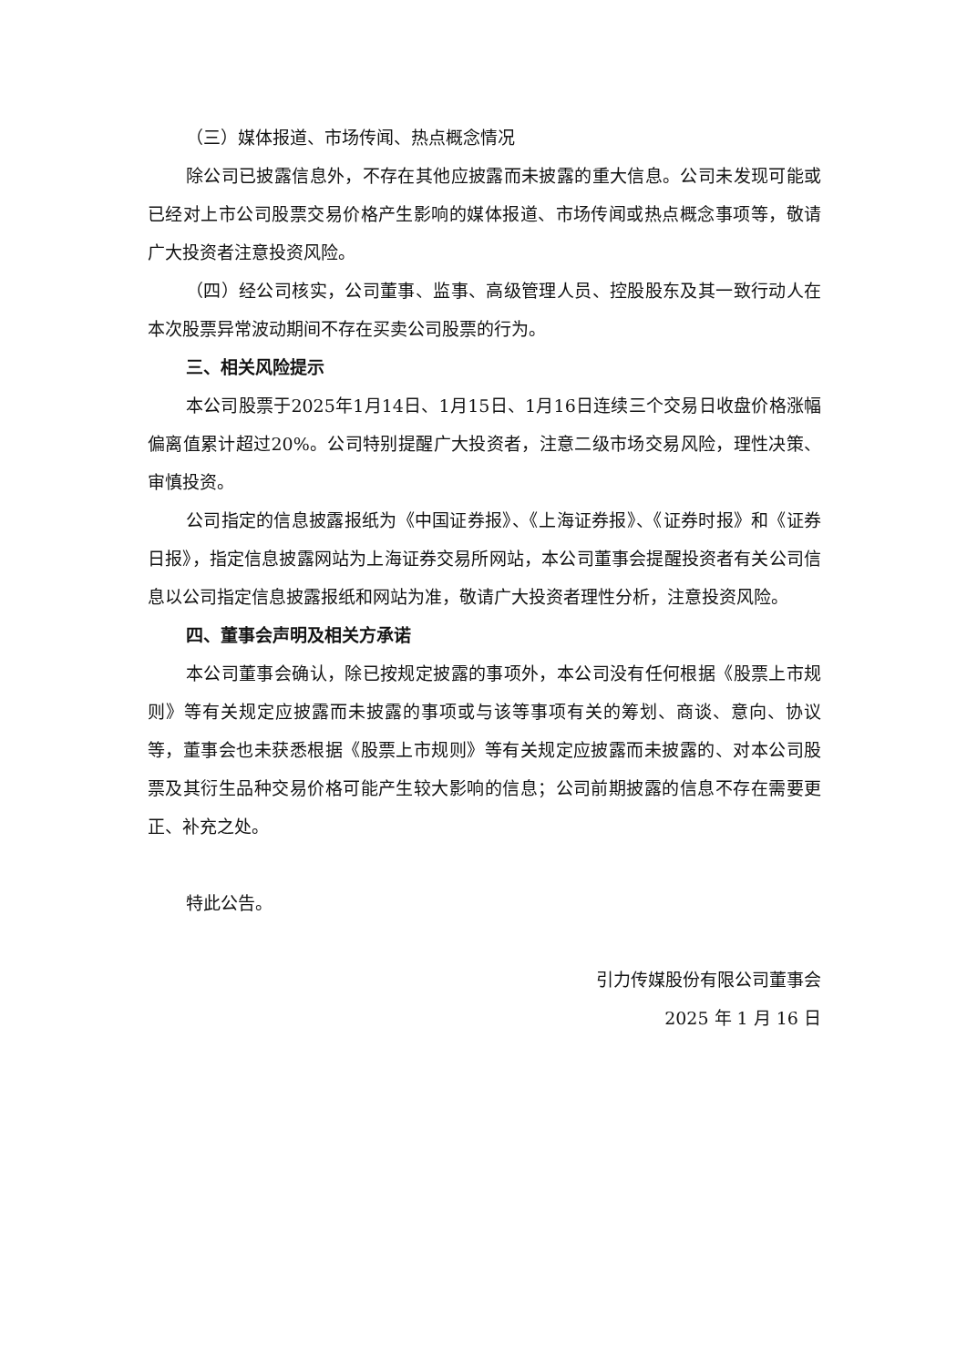（三）媒体报道、市场传闻、热点概念情况
除公司已披露信息外，不存在其他应披露而未披露的重大信息。公司未发现可能或已经对上市公司股票交易价格产生影响的媒体报道、市场传闻或热点概念事项等，敬请广大投资者注意投资风险。
（四）经公司核实，公司董事、监事、高级管理人员、控股股东及其一致行动人在本次股票异常波动期间不存在买卖公司股票的行为。
三、相关风险提示
本公司股票于2025年1月14日、1月15日、1月16日连续三个交易日收盘价格涨幅偏离值累计超过20%。公司特别提醒广大投资者，注意二级市场交易风险，理性决策、审慎投资。
公司指定的信息披露报纸为《中国证券报》、《上海证券报》、《证券时报》和《证券日报》，指定信息披露网站为上海证券交易所网站，本公司董事会提醒投资者有关公司信息以公司指定信息披露报纸和网站为准，敬请广大投资者理性分析，注意投资风险。
四、董事会声明及相关方承诺
本公司董事会确认，除已按规定披露的事项外，本公司没有任何根据《股票上市规则》等有关规定应披露而未披露的事项或与该等事项有关的筹划、商谈、意向、协议等，董事会也未获悉根据《股票上市规则》等有关规定应披露而未披露的、对本公司股票及其衍生品种交易价格可能产生较大影响的信息；公司前期披露的信息不存在需要更正、补充之处。
特此公告。
引力传媒股份有限公司董事会
2025 年 1 月 16 日